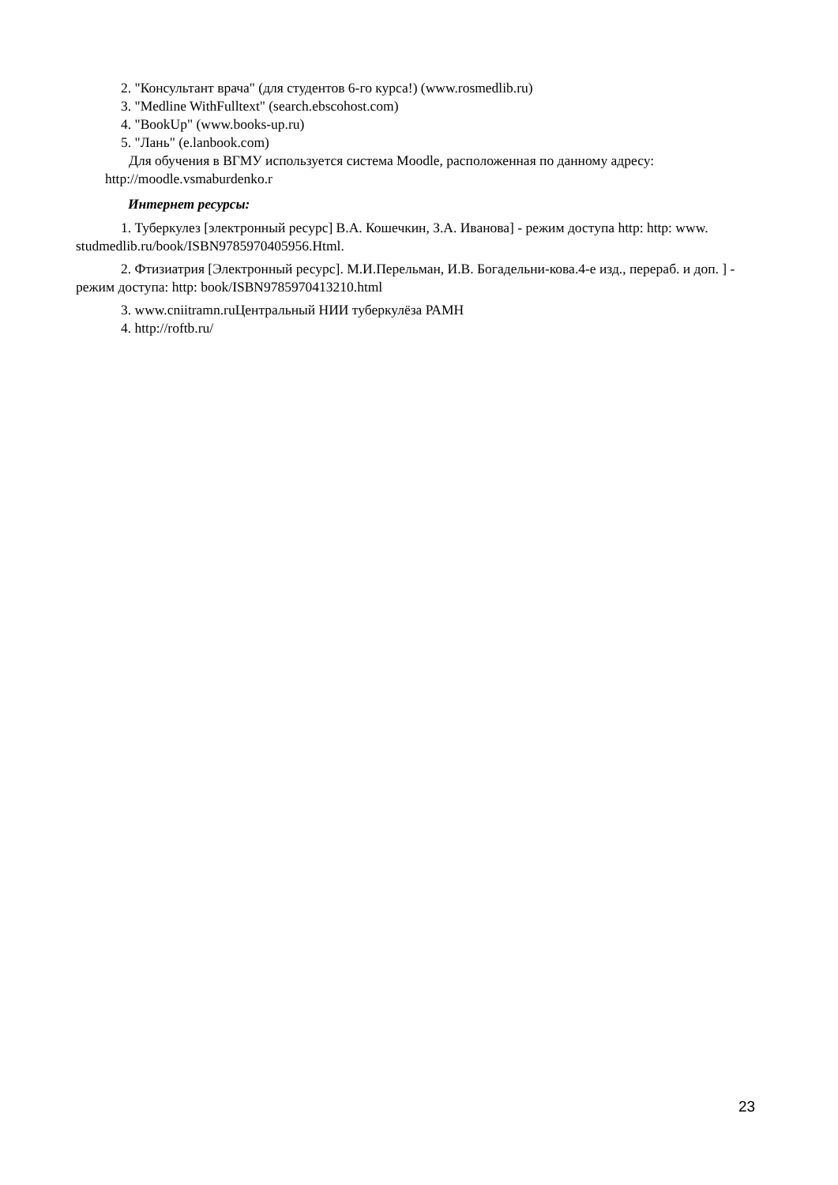2. "Консультант врача" (для студентов 6-го курса!) (www.rosmedlib.ru)
3. "Medline WithFulltext" (search.ebscohost.com)
4. "BookUp" (www.books-up.ru)
5. "Лань" (e.lanbook.com)
Для обучения в ВГМУ используется система Moodle, расположенная по данному адресу: http://moodle.vsmaburdenko.r
Интернет ресурсы:
1. Туберкулез [электронный ресурс] В.А. Кошечкин, З.А. Иванова] - режим доступа http: http: www. studmedlib.ru/book/ISBN9785970405956.Html.
2. Фтизиатрия [Электронный ресурс]. М.И.Перельман, И.В. Богадельни-кова.4-е изд., перераб. и доп. ] - режим доступа: http: book/ISBN9785970413210.html
3. www.cniitramn.ruЦентральный НИИ туберкулёза РАМН
4. http://roftb.ru/
23